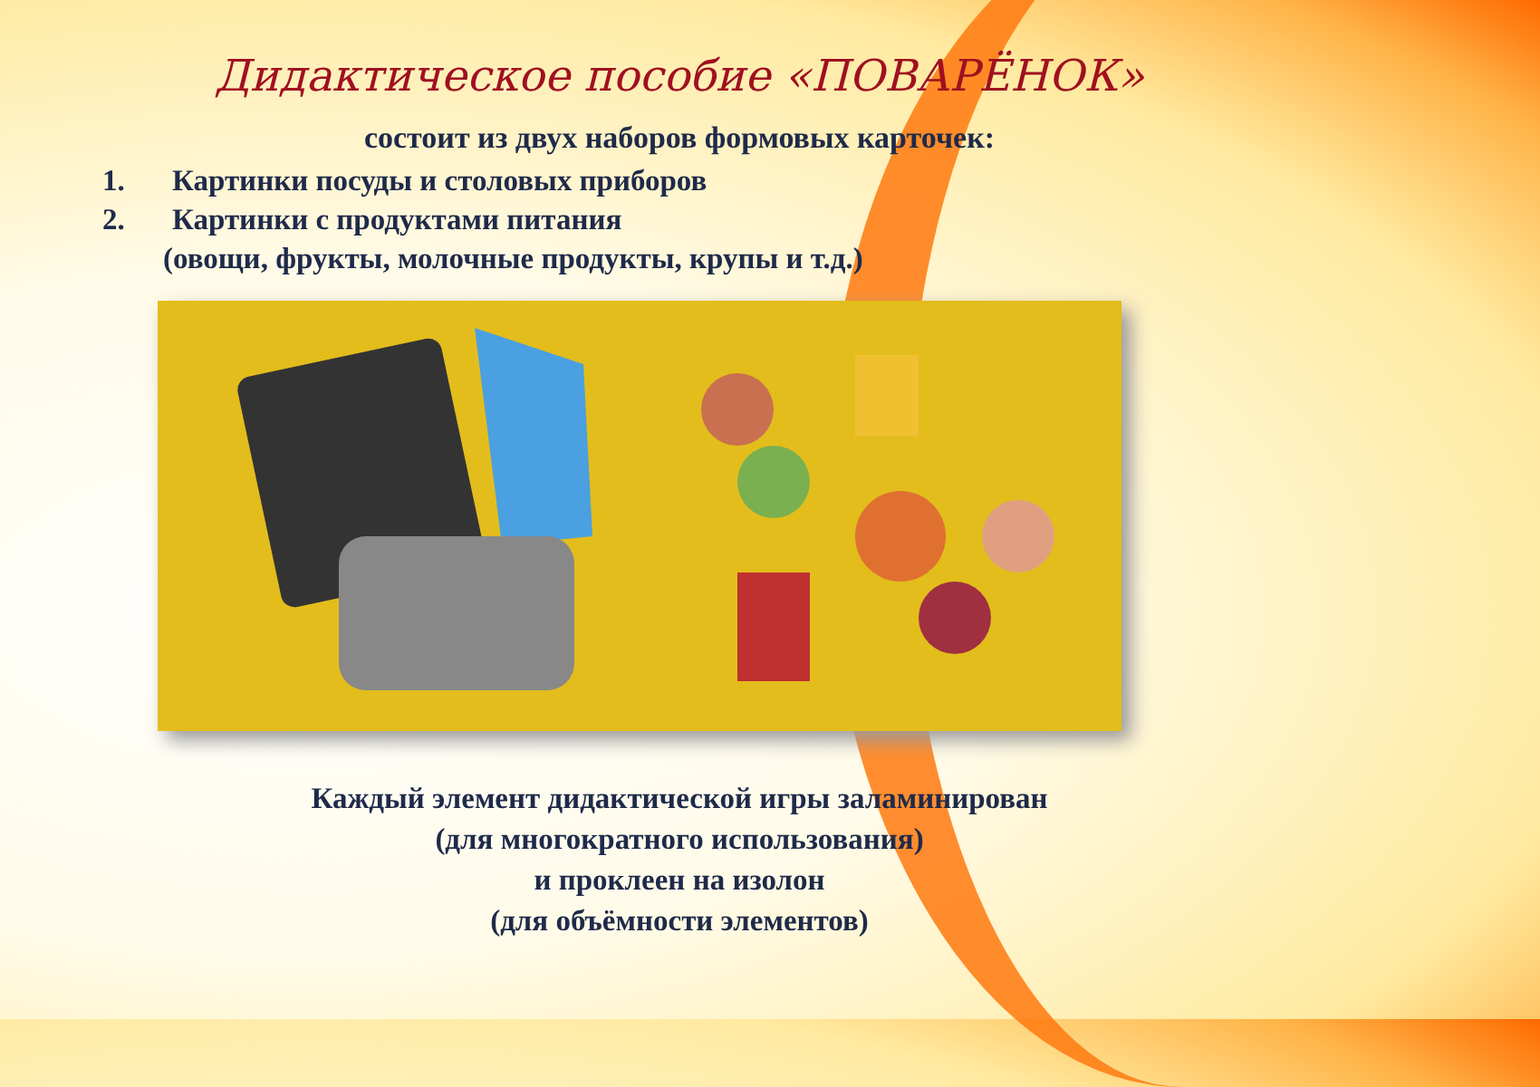Дидактическое пособие «ПОВАРЁНОК»
состоит из двух наборов формовых карточек:
1. Картинки посуды и столовых приборов
2. Картинки с продуктами питания
(овощи, фрукты, молочные продукты, крупы и т.д.)
Каждый элемент дидактической игры заламинирован
(для многократного использования)
и проклеен на изолон
(для объёмности элементов)